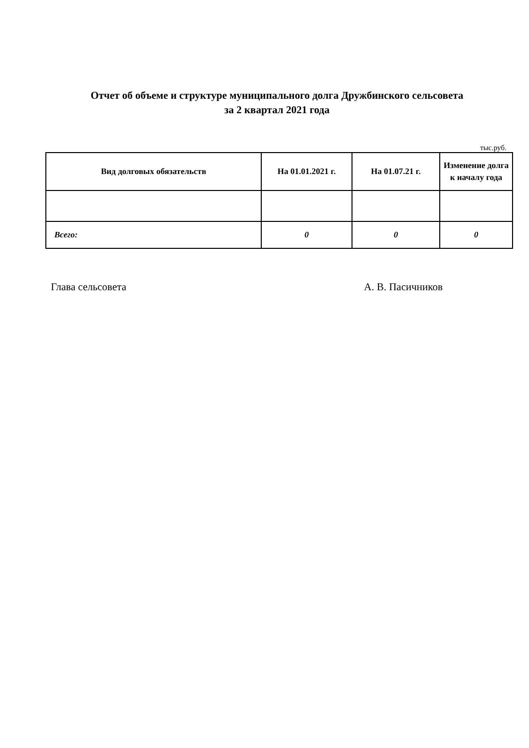Отчет об объеме и структуре муниципального долга Дружбинского сельсовета
за 2 квартал 2021 года
тыс.руб.
| Вид долговых обязательств | На 01.01.2021 г. | На 01.07.21 г. | Изменение долга к началу года |
| --- | --- | --- | --- |
| Всего: | 0 | 0 | 0 |
Глава сельсовета А. В. Пасичников